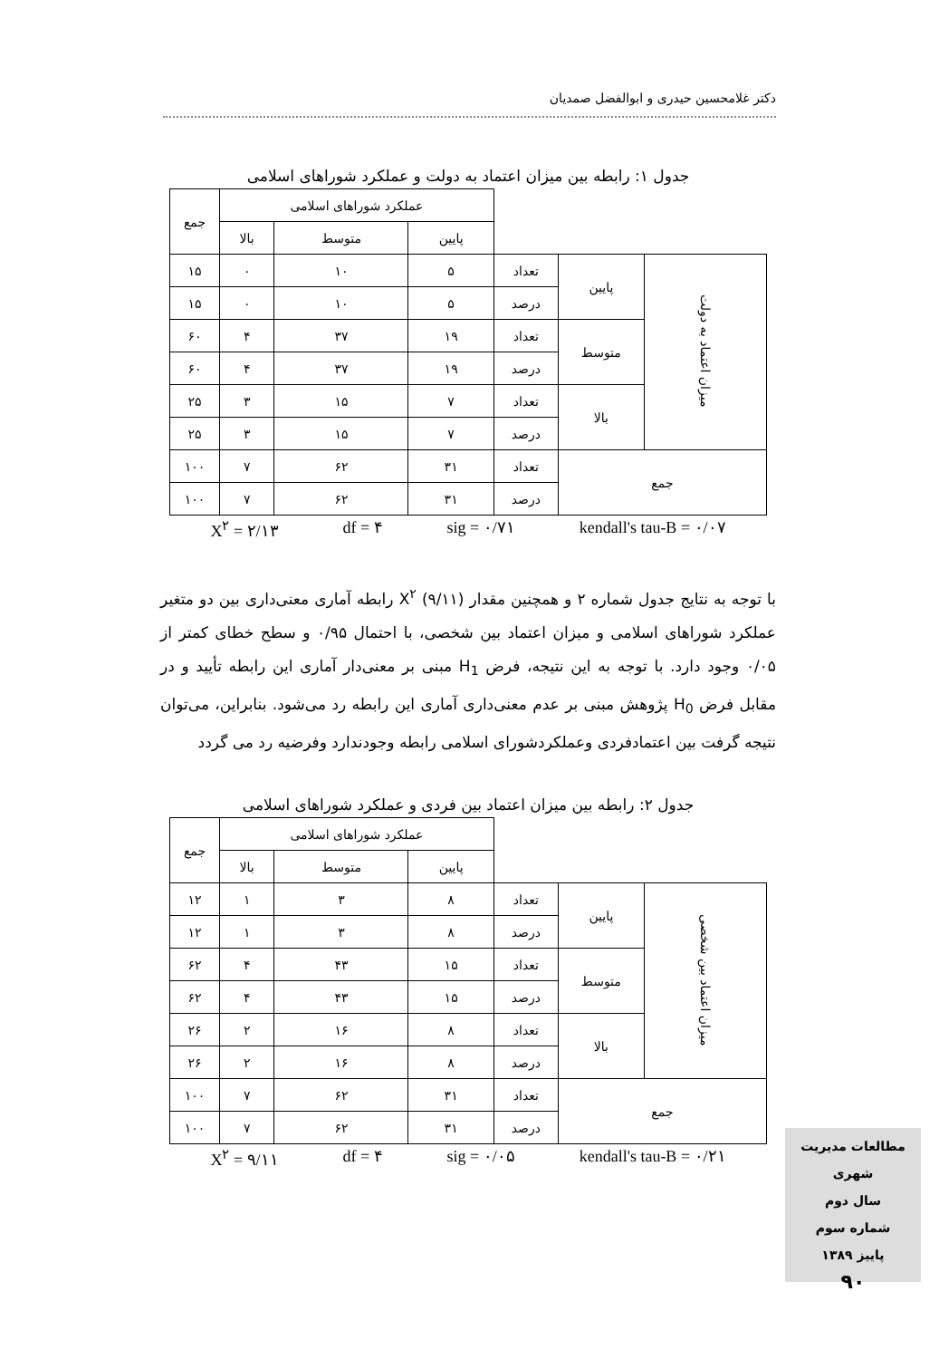دکتر غلامحسین حیدری و ابوالفضل صمدیان
جدول ۱: رابطه بین میزان اعتماد به دولت و عملکرد شوراهای اسلامی
| | | | عملکرد شوراهای اسلامی | | | جمع |
| | | | پایین | متوسط | بالا | |
| میزان اعتماد به دولت | پایین | تعداد | ۵ | ۱۰ | ۰ | ۱۵ |
| | | درصد | ۵ | ۱۰ | ۰ | ۱۵ |
| | متوسط | تعداد | ۱۹ | ۳۷ | ۴ | ۶۰ |
| | | درصد | ۱۹ | ۳۷ | ۴ | ۶۰ |
| | بالا | تعداد | ۷ | ۱۵ | ۳ | ۲۵ |
| | | درصد | ۷ | ۱۵ | ۳ | ۲۵ |
| جمع | | تعداد | ۳۱ | ۶۲ | ۷ | ۱۰۰ |
| | | درصد | ۳۱ | ۶۲ | ۷ | ۱۰۰ |
X<sup>۲</sup> = ۲/۱۳ df = ۴ sig = ۰/۷۱ kendall's tau-B = ۰/۰۷
با توجه به نتایج جدول شماره ۲ و همچنین مقدار X<sup>۲</sup> (۹/۱۱) رابطه آماری معنی‌داری بین دو متغیر عملکرد شوراهای اسلامی و میزان اعتماد بین شخصی، با احتمال ۰/۹۵ و سطح خطای کمتر از ۰/۰۵ وجود دارد. با توجه به این نتیجه، فرض H<sub>1</sub> مبنی بر معنی‌دار آماری این رابطه تأیید و در مقابل فرض H<sub>0</sub> پژوهش مبنی بر عدم معنی‌داری آماری این رابطه رد می‌شود. بنابراین، می‌توان نتیجه گرفت بین اعتمادفردی وعملکردشورای اسلامی رابطه وجودندارد وفرضیه رد می گردد
جدول ۲: رابطه بین میزان اعتماد بین فردی و عملکرد شوراهای اسلامی
| | | | عملکرد شوراهای اسلامی | | | جمع |
| | | | پایین | متوسط | بالا | |
| میزان اعتماد بین شخصی | پایین | تعداد | ۸ | ۳ | ۱ | ۱۲ |
| | | درصد | ۸ | ۳ | ۱ | ۱۲ |
| | متوسط | تعداد | ۱۵ | ۴۳ | ۴ | ۶۲ |
| | | درصد | ۱۵ | ۴۳ | ۴ | ۶۲ |
| | بالا | تعداد | ۸ | ۱۶ | ۲ | ۲۶ |
| | | درصد | ۸ | ۱۶ | ۲ | ۲۶ |
| جمع | | تعداد | ۳۱ | ۶۲ | ۷ | ۱۰۰ |
| | | درصد | ۳۱ | ۶۲ | ۷ | ۱۰۰ |
X<sup>۲</sup> = ۹/۱۱ df = ۴ sig = ۰/۰۵ kendall's tau-B = ۰/۲۱
مطالعات مدیریت شهری
سال دوم
شماره سوم
پاییز ۱۳۸۹
۹۰